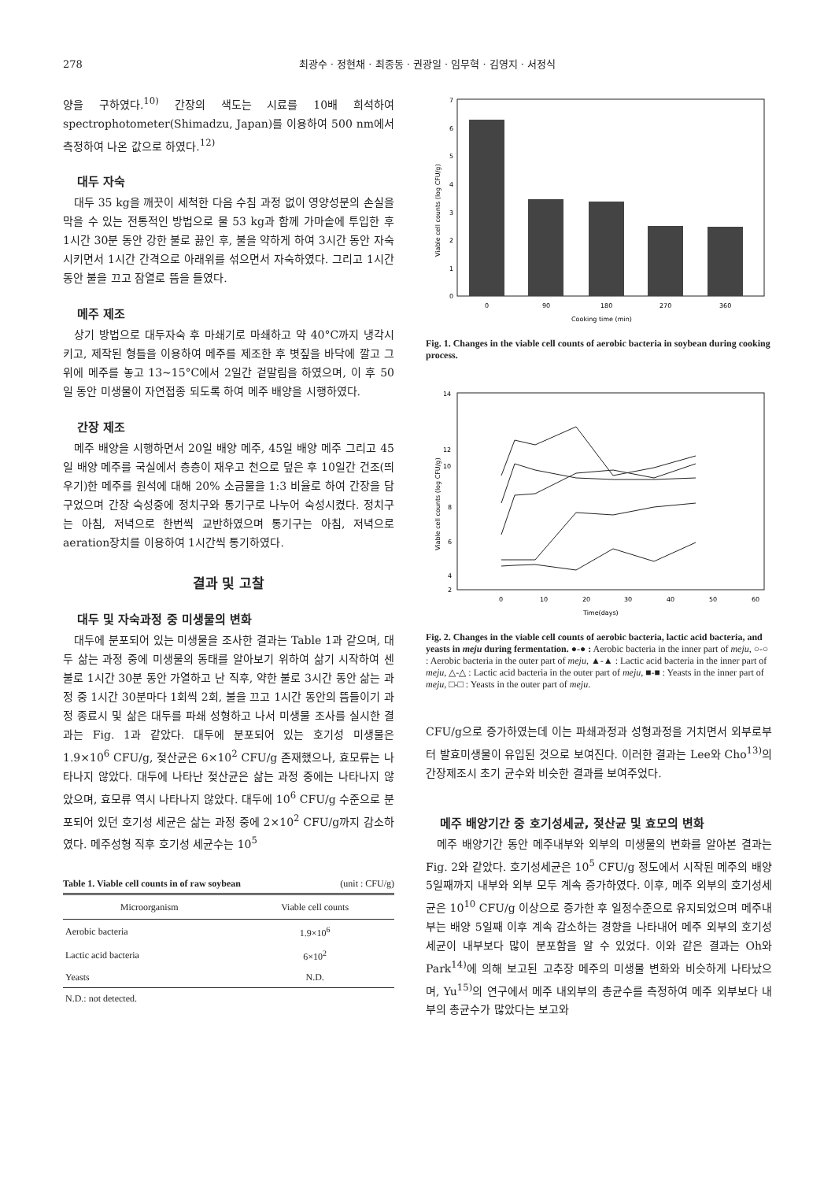278 최광수 · 정현채 · 최종동 · 권광일 · 임무혁 · 김영지 · 서정식
양을 구하였다.<sup>10)</sup> 간장의 색도는 시료를 10배 희석하여 spectrophotometer(Shimadzu, Japan)를 이용하여 500 nm에서 측정하여 나온 값으로 하였다.<sup>12)</sup>
대두 자숙
대두 35 kg을 깨끗이 세척한 다음 수침 과정 없이 영양성분의 손실을 막을 수 있는 전통적인 방법으로 물 53 kg과 함께 가마솥에 투입한 후 1시간 30분 동안 강한 불로 끓인 후, 불을 약하게 하여 3시간 동안 자숙시키면서 1시간 간격으로 아래위를 섞으면서 자숙하였다. 그리고 1시간 동안 불을 끄고 잠열로 뜸을 들였다.
메주 제조
상기 방법으로 대두자숙 후 마쇄기로 마쇄하고 약 40°C까지 냉각시키고, 제작된 형틀을 이용하여 메주를 제조한 후 볏짚을 바닥에 깔고 그 위에 메주를 놓고 13~15°C에서 2일간 겉말림을 하였으며, 이 후 50일 동안 미생물이 자연접종 되도록 하여 메주 배양을 시행하였다.
간장 제조
메주 배양을 시행하면서 20일 배양 메주, 45일 배양 메주 그리고 45일 배양 메주를 국실에서 층층이 재우고 천으로 덮은 후 10일간 건조(띄우기)한 메주를 원석에 대해 20% 소금물을 1:3 비율로 하여 간장을 담구었으며 간장 숙성중에 정치구와 통기구로 나누어 숙성시켰다. 정치구는 아침, 저녁으로 한번씩 교반하였으며 통기구는 아침, 저녁으로 aeration장치를 이용하여 1시간씩 통기하였다.
결과 및 고찰
대두 및 자숙과정 중 미생물의 변화
대두에 분포되어 있는 미생물을 조사한 결과는 Table 1과 같으며, 대두 삶는 과정 중에 미생물의 동태를 알아보기 위하여 삶기 시작하여 센불로 1시간 30분 동안 가열하고 난 직후, 약한 불로 3시간 동안 삶는 과정 중 1시간 30분마다 1회씩 2회, 불을 끄고 1시간 동안의 뜸들이기 과정 종료시 및 삶은 대두를 파쇄 성형하고 나서 미생물 조사를 실시한 결과는 Fig. 1과 같았다. 대두에 분포되어 있는 호기성 미생물은 1.9×10<sup>6</sup> CFU/g, 젖산균은 6×10<sup>2</sup> CFU/g 존재했으나, 효모류는 나타나지 않았다. 대두에 나타난 젖산균은 삶는 과정 중에는 나타나지 않았으며, 효모류 역시 나타나지 않았다. 대두에 10<sup>6</sup> CFU/g 수준으로 분포되어 있던 호기성 세균은 삶는 과정 중에 2×10<sup>2</sup> CFU/g까지 감소하였다. 메주성형 직후 호기성 세균수는 10<sup>5</sup>
Table 1. Viable cell counts in of raw soybean (unit : CFU/g)
| Microorganism | Viable cell counts |
| --- | --- |
| Aerobic bacteria | 1.9×10<sup>6</sup> |
| Lactic acid bacteria | 6×10<sup>2</sup> |
| Yeasts | N.D. |
| N.D.: not detected. | |
7
6
5
4
3
2
1
0
0
90
180
270
360
Cooking time (min)
Viable cell counts (log CFU/g)
Fig. 1. Changes in the viable cell counts of aerobic bacteria in soybean during cooking process.
14
12
10
8
6
4
2
0
10
20
30
40
50
60
Time(days)
Viable cell counts (log CFU/g)
Fig. 2. Changes in the viable cell counts of aerobic bacteria, lactic acid bacteria, and yeasts in meju during fermentation. ●-● : Aerobic bacteria in the inner part of meju, ○-○ : Aerobic bacteria in the outer part of meju, ▲-▲ : Lactic acid bacteria in the inner part of meju, △-△ : Lactic acid bacteria in the outer part of meju, ■-■ : Yeasts in the inner part of meju, □-□ : Yeasts in the outer part of meju.
CFU/g으로 증가하였는데 이는 파쇄과정과 성형과정을 거치면서 외부로부터 발효미생물이 유입된 것으로 보여진다. 이러한 결과는 Lee와 Cho<sup>13)</sup>의 간장제조시 초기 균수와 비슷한 결과를 보여주었다.
메주 배양기간 중 호기성세균, 젖산균 및 효모의 변화
메주 배양기간 동안 메주내부와 외부의 미생물의 변화를 알아본 결과는 Fig. 2와 같았다. 호기성세균은 10<sup>5</sup> CFU/g 정도에서 시작된 메주의 배양 5일째까지 내부와 외부 모두 계속 증가하였다. 이후, 메주 외부의 호기성세균은 10<sup>10</sup> CFU/g 이상으로 증가한 후 일정수준으로 유지되었으며 메주내부는 배양 5일째 이후 계속 감소하는 경향을 나타내어 메주 외부의 호기성세균이 내부보다 많이 분포함을 알 수 있었다. 이와 같은 결과는 Oh와 Park<sup>14)</sup>에 의해 보고된 고추장 메주의 미생물 변화와 비슷하게 나타났으며, Yu<sup>15)</sup>의 연구에서 메주 내외부의 총균수를 측정하여 메주 외부보다 내부의 총균수가 많았다는 보고와